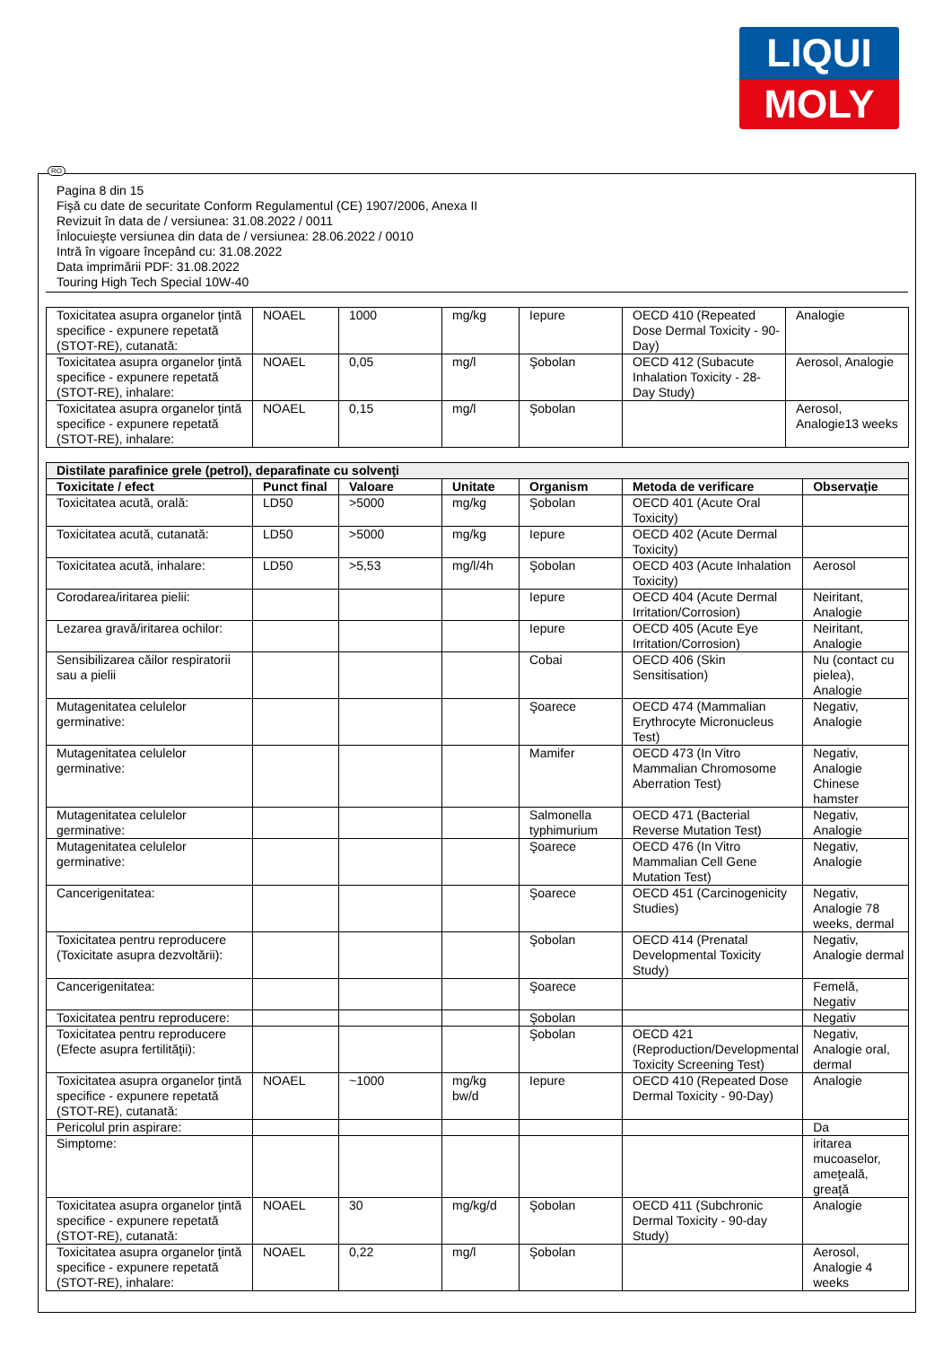LIQUI
MOLY
RO
Pagina 8 din 15
Fişă cu date de securitate Conform Regulamentul (CE) 1907/2006, Anexa II
Revizuit în data de / versiunea: 31.08.2022 / 0011
Înlocuieşte versiunea din data de / versiunea: 28.06.2022 / 0010
Intră în vigoare începând cu: 31.08.2022
Data imprimării PDF: 31.08.2022
Touring High Tech Special 10W-40
| Toxicitatea asupra organelor ţintă specifice - expunere repetată (STOT-RE), cutanată: | NOAEL | 1000 | mg/kg | Iepure | OECD 410 (Repeated Dose Dermal Toxicity - 90-Day) | Analogie |
| Toxicitatea asupra organelor ţintă specifice - expunere repetată (STOT-RE), inhalare: | NOAEL | 0,05 | mg/l | Şobolan | OECD 412 (Subacute Inhalation Toxicity - 28-Day Study) | Aerosol, Analogie |
| Toxicitatea asupra organelor ţintă specifice - expunere repetată (STOT-RE), inhalare: | NOAEL | 0,15 | mg/l | Şobolan | | Aerosol, Analogie13 weeks |
| Distilate parafinice grele (petrol), deparafinate cu solvenţi | | | | | | |
| Toxicitate / efect | Punct final | Valoare | Unitate | Organism | Metoda de verificare | Observaţie |
| Toxicitatea acută, orală: | LD50 | >5000 | mg/kg | Şobolan | OECD 401 (Acute Oral Toxicity) | |
| Toxicitatea acută, cutanată: | LD50 | >5000 | mg/kg | Iepure | OECD 402 (Acute Dermal Toxicity) | |
| Toxicitatea acută, inhalare: | LD50 | >5,53 | mg/l/4h | Şobolan | OECD 403 (Acute Inhalation Toxicity) | Aerosol |
| Corodarea/iritarea pielii: | | | | Iepure | OECD 404 (Acute Dermal Irritation/Corrosion) | Neiritant, Analogie |
| Lezarea gravă/iritarea ochilor: | | | | Iepure | OECD 405 (Acute Eye Irritation/Corrosion) | Neiritant, Analogie |
| Sensibilizarea căilor respiratorii sau a pielii | | | | Cobai | OECD 406 (Skin Sensitisation) | Nu (contact cu pielea), Analogie |
| Mutagenitatea celulelor germinative: | | | | Şoarece | OECD 474 (Mammalian Erythrocyte Micronucleus Test) | Negativ, Analogie |
| Mutagenitatea celulelor germinative: | | | | Mamifer | OECD 473 (In Vitro Mammalian Chromosome Aberration Test) | Negativ, Analogie Chinese hamster |
| Mutagenitatea celulelor germinative: | | | | Salmonella typhimurium | OECD 471 (Bacterial Reverse Mutation Test) | Negativ, Analogie |
| Mutagenitatea celulelor germinative: | | | | Şoarece | OECD 476 (In Vitro Mammalian Cell Gene Mutation Test) | Negativ, Analogie |
| Cancerigenitatea: | | | | Şoarece | OECD 451 (Carcinogenicity Studies) | Negativ, Analogie 78 weeks, dermal |
| Toxicitatea pentru reproducere (Toxicitate asupra dezvoltării): | | | | Şobolan | OECD 414 (Prenatal Developmental Toxicity Study) | Negativ, Analogie dermal |
| Cancerigenitatea: | | | | Şoarece | | Femelă, Negativ |
| Toxicitatea pentru reproducere: | | | | Şobolan | | Negativ |
| Toxicitatea pentru reproducere (Efecte asupra fertilităţii): | | | | Şobolan | OECD 421 (Reproduction/Developmental Toxicity Screening Test) | Negativ, Analogie oral, dermal |
| Toxicitatea asupra organelor ţintă specifice - expunere repetată (STOT-RE), cutanată: | NOAEL | ~1000 | mg/kg bw/d | Iepure | OECD 410 (Repeated Dose Dermal Toxicity - 90-Day) | Analogie |
| Pericolul prin aspirare: | | | | | | Da |
| Simptome: | | | | | | iritarea mucoaselor, ameţeală, greaţă |
| Toxicitatea asupra organelor ţintă specifice - expunere repetată (STOT-RE), cutanată: | NOAEL | 30 | mg/kg/d | Şobolan | OECD 411 (Subchronic Dermal Toxicity - 90-day Study) | Analogie |
| Toxicitatea asupra organelor ţintă specifice - expunere repetată (STOT-RE), inhalare: | NOAEL | 0,22 | mg/l | Şobolan | | Aerosol, Analogie 4 weeks |